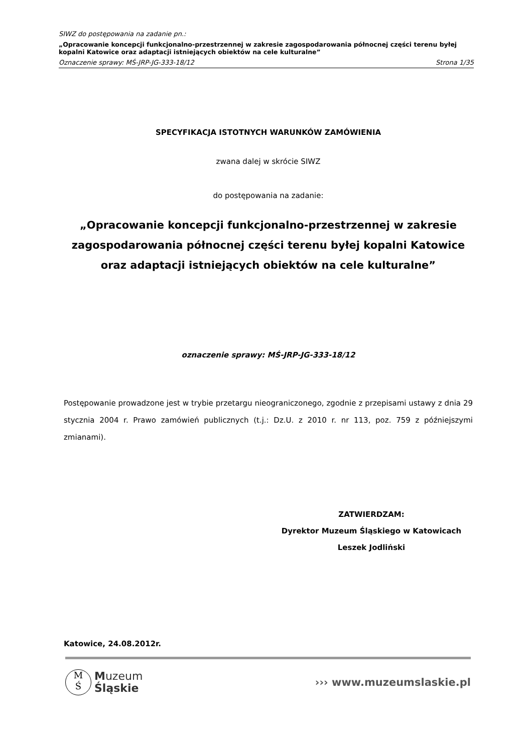SIWZ do postępowania na zadanie pn.:
„Opracowanie koncepcji funkcjonalno-przestrzennej w zakresie zagospodarowania północnej części terenu byłej kopalni Katowice oraz adaptacji istniejących obiektów na cele kulturalne”
Oznaczenie sprawy: MŚ-JRP-JG-333-18/12 Strona 1/35
SPECYFIKACJA ISTOTNYCH WARUNKÓW ZAMÓWIENIA
zwana dalej w skrócie SIWZ
do postępowania na zadanie:
„Opracowanie koncepcji funkcjonalno-przestrzennej w zakresie zagospodarowania północnej części terenu byłej kopalni Katowice oraz adaptacji istniejących obiektów na cele kulturalne”
oznaczenie sprawy: MŚ-JRP-JG-333-18/12
Postępowanie prowadzone jest w trybie przetargu nieograniczonego, zgodnie z przepisami ustawy z dnia 29 stycznia 2004 r. Prawo zamówień publicznych (t.j.: Dz.U. z 2010 r. nr 113, poz. 759 z późniejszymi zmianami).
ZATWIERDZAM:
Dyrektor Muzeum Śląskiego w Katowicach
Leszek Jodliński
Katowice, 24.08.2012r.
M
Ś
Muzeum
Śląskie
››› www.muzeumslaskie.pl